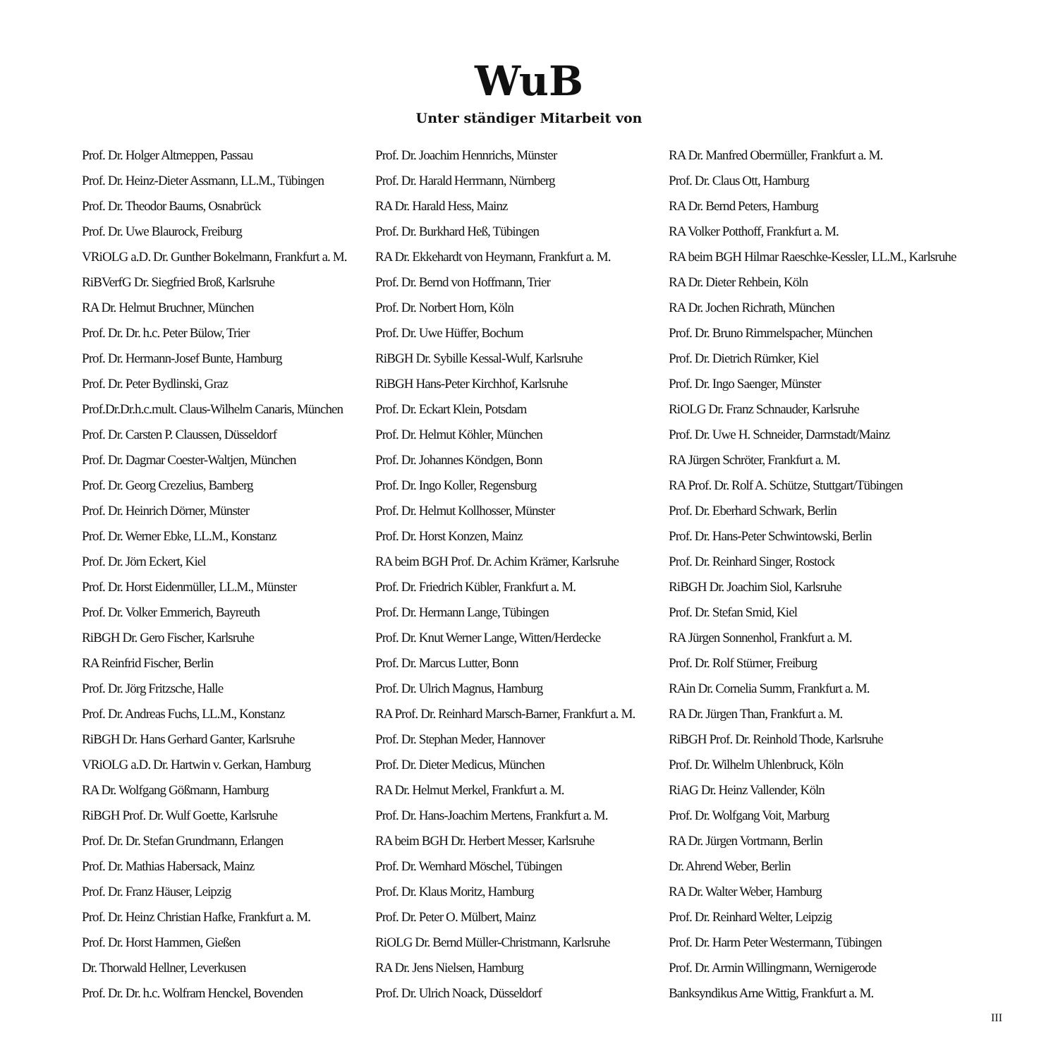WuB
Unter ständiger Mitarbeit von
Prof. Dr. Holger Altmeppen, Passau
Prof. Dr. Heinz-Dieter Assmann, LL.M., Tübingen
Prof. Dr. Theodor Baums, Osnabrück
Prof. Dr. Uwe Blaurock, Freiburg
VRiOLG a.D. Dr. Gunther Bokelmann, Frankfurt a. M.
RiBVerfG Dr. Siegfried Broß, Karlsruhe
RA Dr. Helmut Bruchner, München
Prof. Dr. Dr. h.c. Peter Bülow, Trier
Prof. Dr. Hermann-Josef Bunte, Hamburg
Prof. Dr. Peter Bydlinski, Graz
Prof.Dr.Dr.h.c.mult. Claus-Wilhelm Canaris, München
Prof. Dr. Carsten P. Claussen, Düsseldorf
Prof. Dr. Dagmar Coester-Waltjen, München
Prof. Dr. Georg Crezelius, Bamberg
Prof. Dr. Heinrich Dörner, Münster
Prof. Dr. Werner Ebke, LL.M., Konstanz
Prof. Dr. Jörn Eckert, Kiel
Prof. Dr. Horst Eidenmüller, LL.M., Münster
Prof. Dr. Volker Emmerich, Bayreuth
RiBGH Dr. Gero Fischer, Karlsruhe
RA Reinfrid Fischer, Berlin
Prof. Dr. Jörg Fritzsche, Halle
Prof. Dr. Andreas Fuchs, LL.M., Konstanz
RiBGH Dr. Hans Gerhard Ganter, Karlsruhe
VRiOLG a.D. Dr. Hartwin v. Gerkan, Hamburg
RA Dr. Wolfgang Gößmann, Hamburg
RiBGH Prof. Dr. Wulf Goette, Karlsruhe
Prof. Dr. Dr. Stefan Grundmann, Erlangen
Prof. Dr. Mathias Habersack, Mainz
Prof. Dr. Franz Häuser, Leipzig
Prof. Dr. Heinz Christian Hafke, Frankfurt a. M.
Prof. Dr. Horst Hammen, Gießen
Dr. Thorwald Hellner, Leverkusen
Prof. Dr. Dr. h.c. Wolfram Henckel, Bovenden
Prof. Dr. Joachim Hennrichs, Münster
Prof. Dr. Harald Herrmann, Nürnberg
RA Dr. Harald Hess, Mainz
Prof. Dr. Burkhard Heß, Tübingen
RA Dr. Ekkehardt von Heymann, Frankfurt a. M.
Prof. Dr. Bernd von Hoffmann, Trier
Prof. Dr. Norbert Horn, Köln
Prof. Dr. Uwe Hüffer, Bochum
RiBGH Dr. Sybille Kessal-Wulf, Karlsruhe
RiBGH Hans-Peter Kirchhof, Karlsruhe
Prof. Dr. Eckart Klein, Potsdam
Prof. Dr. Helmut Köhler, München
Prof. Dr. Johannes Köndgen, Bonn
Prof. Dr. Ingo Koller, Regensburg
Prof. Dr. Helmut Kollhosser, Münster
Prof. Dr. Horst Konzen, Mainz
RA beim BGH Prof. Dr. Achim Krämer, Karlsruhe
Prof. Dr. Friedrich Kübler, Frankfurt a. M.
Prof. Dr. Hermann Lange, Tübingen
Prof. Dr. Knut Werner Lange, Witten/Herdecke
Prof. Dr. Marcus Lutter, Bonn
Prof. Dr. Ulrich Magnus, Hamburg
RA Prof. Dr. Reinhard Marsch-Barner, Frankfurt a. M.
Prof. Dr. Stephan Meder, Hannover
Prof. Dr. Dieter Medicus, München
RA Dr. Helmut Merkel, Frankfurt a. M.
Prof. Dr. Hans-Joachim Mertens, Frankfurt a. M.
RA beim BGH Dr. Herbert Messer, Karlsruhe
Prof. Dr. Wernhard Möschel, Tübingen
Prof. Dr. Klaus Moritz, Hamburg
Prof. Dr. Peter O. Mülbert, Mainz
RiOLG Dr. Bernd Müller-Christmann, Karlsruhe
RA Dr. Jens Nielsen, Hamburg
Prof. Dr. Ulrich Noack, Düsseldorf
RA Dr. Manfred Obermüller, Frankfurt a. M.
Prof. Dr. Claus Ott, Hamburg
RA Dr. Bernd Peters, Hamburg
RA Volker Potthoff, Frankfurt a. M.
RA beim BGH Hilmar Raeschke-Kessler, LL.M., Karlsruhe
RA Dr. Dieter Rehbein, Köln
RA Dr. Jochen Richrath, München
Prof. Dr. Bruno Rimmelspacher, München
Prof. Dr. Dietrich Rümker, Kiel
Prof. Dr. Ingo Saenger, Münster
RiOLG Dr. Franz Schnauder, Karlsruhe
Prof. Dr. Uwe H. Schneider, Darmstadt/Mainz
RA Jürgen Schröter, Frankfurt a. M.
RA Prof. Dr. Rolf A. Schütze, Stuttgart/Tübingen
Prof. Dr. Eberhard Schwark, Berlin
Prof. Dr. Hans-Peter Schwintowski, Berlin
Prof. Dr. Reinhard Singer, Rostock
RiBGH Dr. Joachim Siol, Karlsruhe
Prof. Dr. Stefan Smid, Kiel
RA Jürgen Sonnenhol, Frankfurt a. M.
Prof. Dr. Rolf Stürner, Freiburg
RAin Dr. Cornelia Summ, Frankfurt a. M.
RA Dr. Jürgen Than, Frankfurt a. M.
RiBGH Prof. Dr. Reinhold Thode, Karlsruhe
Prof. Dr. Wilhelm Uhlenbruck, Köln
RiAG Dr. Heinz Vallender, Köln
Prof. Dr. Wolfgang Voit, Marburg
RA Dr. Jürgen Vortmann, Berlin
Dr. Ahrend Weber, Berlin
RA Dr. Walter Weber, Hamburg
Prof. Dr. Reinhard Welter, Leipzig
Prof. Dr. Harm Peter Westermann, Tübingen
Prof. Dr. Armin Willingmann, Wernigerode
Banksyndikus Arne Wittig, Frankfurt a. M.
III